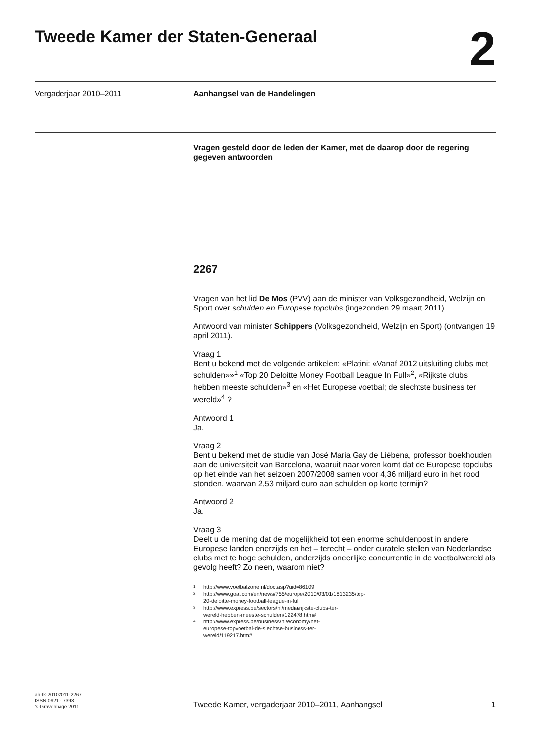Tweede Kamer der Staten-Generaal
2
Vergaderjaar 2010–2011 Aanhangsel van de Handelingen
Vragen gesteld door de leden der Kamer, met de daarop door de regering gegeven antwoorden
2267
Vragen van het lid De Mos (PVV) aan de minister van Volksgezondheid, Welzijn en Sport over schulden en Europese topclubs (ingezonden 29 maart 2011).
Antwoord van minister Schippers (Volksgezondheid, Welzijn en Sport) (ontvangen 19 april 2011).
Vraag 1
Bent u bekend met de volgende artikelen: «Platini: «Vanaf 2012 uitsluiting clubs met schulden»»<sup>1</sup> «Top 20 Deloitte Money Football League In Full»<sup>2</sup>, «Rijkste clubs hebben meeste schulden»<sup>3</sup> en «Het Europese voetbal; de slechtste business ter wereld»<sup>4</sup> ?
Antwoord 1
Ja.
Vraag 2
Bent u bekend met de studie van José Maria Gay de Liébena, professor boekhouden aan de universiteit van Barcelona, waaruit naar voren komt dat de Europese topclubs op het einde van het seizoen 2007/2008 samen voor 4,36 miljard euro in het rood stonden, waarvan 2,53 miljard euro aan schulden op korte termijn?
Antwoord 2
Ja.
Vraag 3
Deelt u de mening dat de mogelijkheid tot een enorme schuldenpost in andere Europese landen enerzijds en het – terecht – onder curatele stellen van Nederlandse clubs met te hoge schulden, anderzijds oneerlijke concurrentie in de voetbalwereld als gevolg heeft? Zo neen, waarom niet?
1 http://www.voetbalzone.nl/doc.asp?uid=86109
2 http://www.goal.com/en/news/755/europe/2010/03/01/1813235/top-20-deloitte-money-football-league-in-full
3 http://www.express.be/sectors/nl/media/rijkste-clubs-ter-wereld-hebben-meeste-schulden/122478.htm#
4 http://www.express.be/business/nl/economy/het-europese-topvoetbal-de-slechtse-business-ter-wereld/119217.htm#
ah-tk-20102011-2267
ISSN 0921 - 7398
’s-Gravenhage 2011
Tweede Kamer, vergaderjaar 2010–2011, Aanhangsel 1